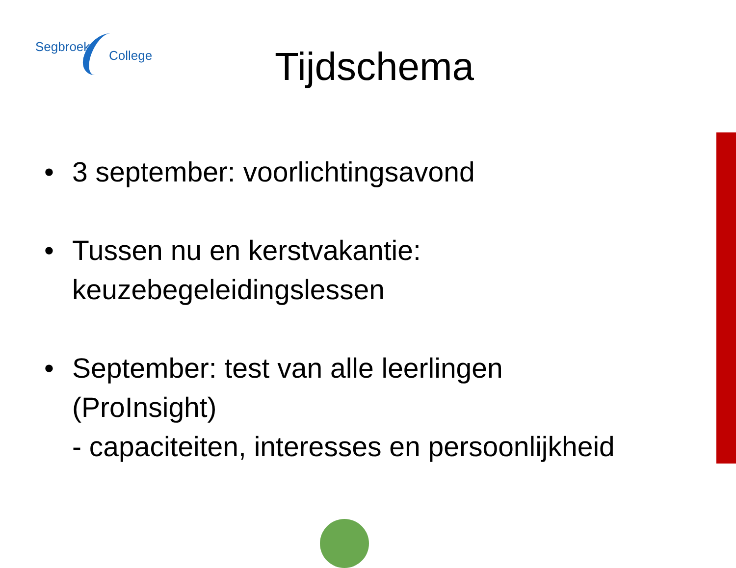Segbroek
College
Tijdschema
• 3 september: voorlichtingsavond
• Tussen nu en kerstvakantie:
keuzebegeleidingslessen
• September: test van alle leerlingen
(ProInsight)
- capaciteiten, interesses en persoonlijkheid